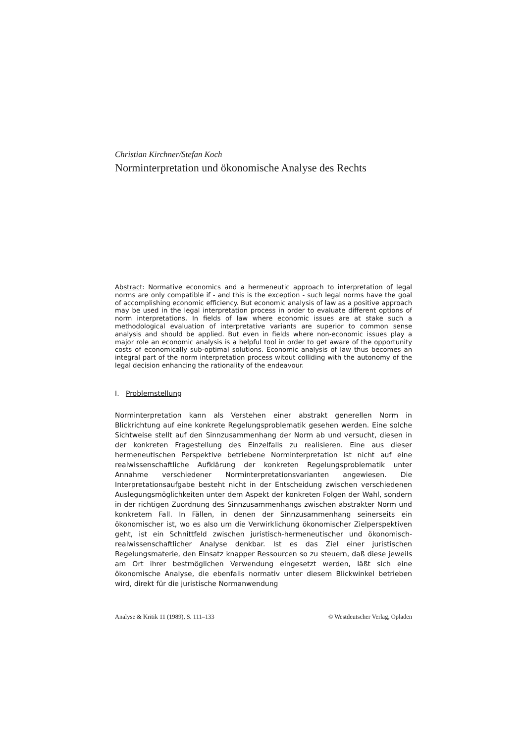Christian Kirchner/Stefan Koch
Norminterpretation und ökonomische Analyse des Rechts
Abstract: Normative economics and a hermeneutic approach to interpretation of legal norms are only compatible if - and this is the exception - such legal norms have the goal of accomplishing economic efficiency. But economic analysis of law as a positive approach may be used in the legal interpretation process in order to evaluate different options of norm interpretations. In fields of law where economic issues are at stake such a methodological evaluation of interpretative variants are superior to common sense analysis and should be applied. But even in fields where non-economic issues play a major role an economic analysis is a helpful tool in order to get aware of the opportunity costs of economically sub-optimal solutions. Economic analysis of law thus becomes an integral part of the norm interpretation process witout colliding with the autonomy of the legal decision enhancing the rationality of the endeavour.
I. Problemstellung
Norminterpretation kann als Verstehen einer abstrakt generellen Norm in Blickrichtung auf eine konkrete Regelungsproblematik gesehen werden. Eine solche Sichtweise stellt auf den Sinnzusammenhang der Norm ab und versucht, diesen in der konkreten Fragestellung des Einzelfalls zu realisieren. Eine aus dieser hermeneutischen Perspektive betriebene Norminterpretation ist nicht auf eine realwissenschaftliche Aufklärung der konkreten Regelungsproblematik unter Annahme verschiedener Norminterpretationsvarianten angewiesen. Die Interpretationsaufgabe besteht nicht in der Entscheidung zwischen verschiedenen Auslegungsmöglichkeiten unter dem Aspekt der konkreten Folgen der Wahl, sondern in der richtigen Zuordnung des Sinnzusammenhangs zwischen abstrakter Norm und konkretem Fall. In Fällen, in denen der Sinnzusammenhang seinerseits ein ökonomischer ist, wo es also um die Verwirklichung ökonomischer Zielperspektiven geht, ist ein Schnittfeld zwischen juristisch-hermeneutischer und ökonomisch-realwissenschaftlicher Analyse denkbar. Ist es das Ziel einer juristischen Regelungsmaterie, den Einsatz knapper Ressourcen so zu steuern, daß diese jeweils am Ort ihrer bestmöglichen Verwendung eingesetzt werden, läßt sich eine ökonomische Analyse, die ebenfalls normativ unter diesem Blickwinkel betrieben wird, direkt für die juristische Normanwendung
Analyse & Kritik 11 (1989), S. 111–133 © Westdeutscher Verlag, Opladen